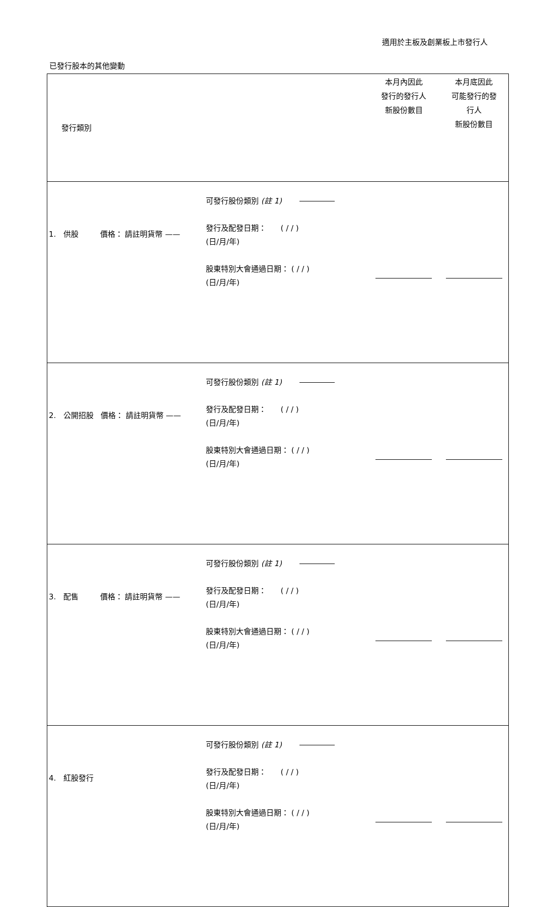適用於主板及創業板上市發行人
已發行股本的其他變動
| 發行類別 | | | 本月內因此 發行的發行人 新股份數目 | 本月底因此 可能發行的發 行人 新股份數目 |
| 1. 供股 價格： 請註明貨幣 —— | 可發行股份類別 (註 1) 發行及配發日期： ( / / ) (日/月/年) 股東特別大會通過日期： ( / / ) (日/月/年) | | | |
| 2. 公開招股 價格： 請註明貨幣 —— | 可發行股份類別 (註 1) 發行及配發日期： ( / / ) (日/月/年) 股東特別大會通過日期： ( / / ) (日/月/年) | | | |
| 3. 配售 價格： 請註明貨幣 —— | 可發行股份類別 (註 1) 發行及配發日期： ( / / ) (日/月/年) 股東特別大會通過日期： ( / / ) (日/月/年) | | | |
| 4. 紅股發行 | 可發行股份類別 (註 1) 發行及配發日期： ( / / ) (日/月/年) 股東特別大會通過日期： ( / / ) (日/月/年) | | | |